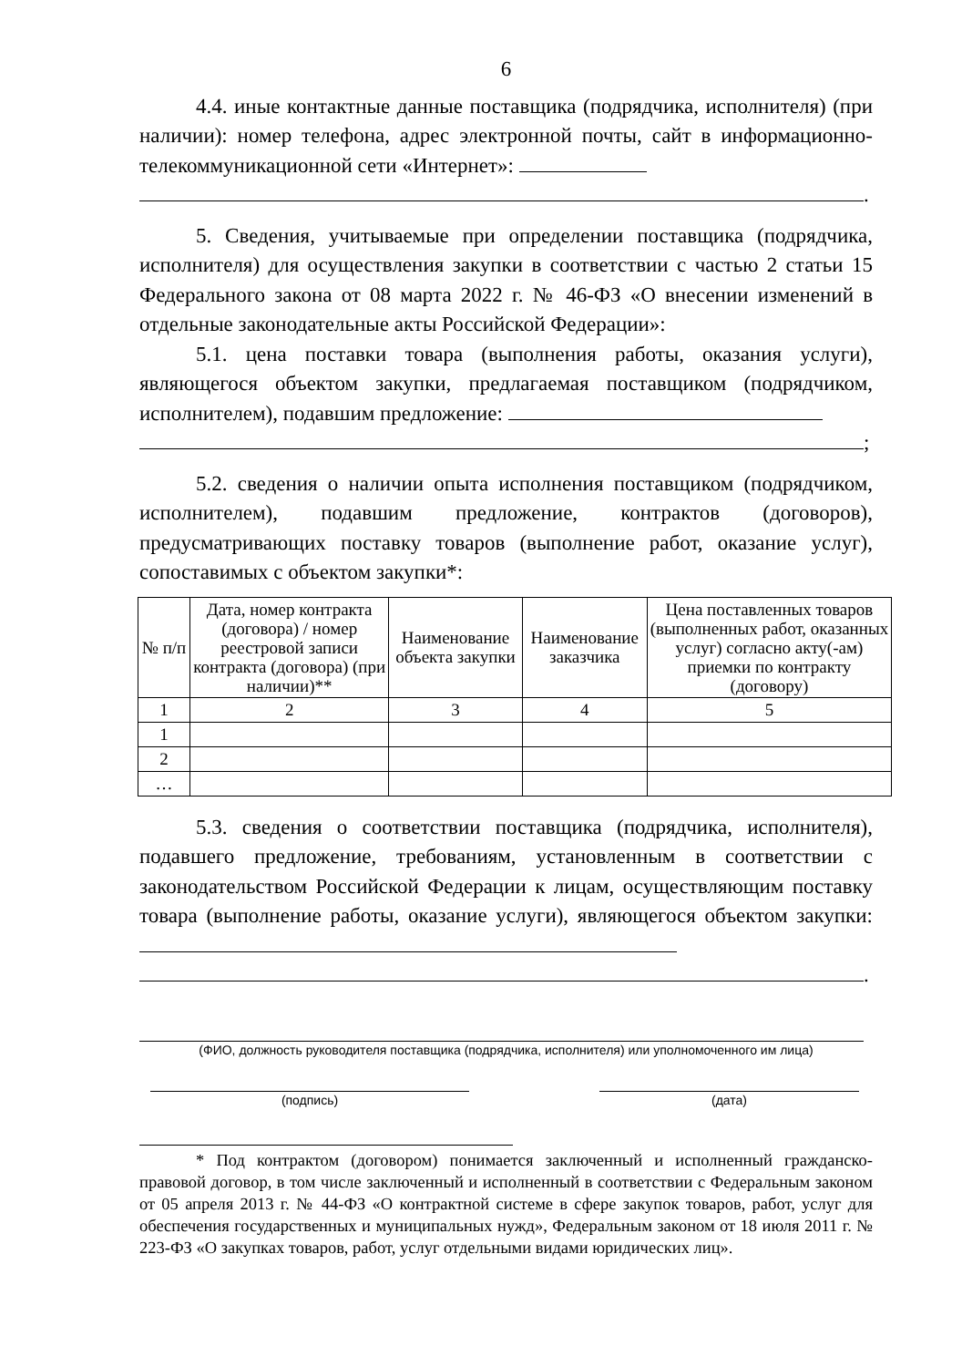6
4.4. иные контактные данные поставщика (подрядчика, исполнителя) (при наличии): номер телефона, адрес электронной почты, сайт в информационно-телекоммуникационной сети «Интернет»:
.
5. Сведения, учитываемые при определении поставщика (подрядчика, исполнителя) для осуществления закупки в соответствии с частью 2 статьи 15 Федерального закона от 08 марта 2022 г. № 46-ФЗ «О внесении изменений в отдельные законодательные акты Российской Федерации»:
5.1. цена поставки товара (выполнения работы, оказания услуги), являющегося объектом закупки, предлагаемая поставщиком (подрядчиком, исполнителем), подавшим предложение:
;
5.2. сведения о наличии опыта исполнения поставщиком (подрядчиком, исполнителем), подавшим предложение, контрактов (договоров), предусматривающих поставку товаров (выполнение работ, оказание услуг), сопоставимых с объектом закупки*:
| № п/п | Дата, номер контракта (договора) / номер реестровой записи контракта (договора) (при наличии)** | Наименование объекта закупки | Наименование заказчика | Цена поставленных товаров (выполненных работ, оказанных услуг) согласно акту(-ам) приемки по контракту (договору) |
| --- | --- | --- | --- | --- |
| 1 | 2 | 3 | 4 | 5 |
| 1 | | | | |
| 2 | | | | |
| … | | | | |
5.3. сведения о соответствии поставщика (подрядчика, исполнителя), подавшего предложение, требованиям, установленным в соответствии с законодательством Российской Федерации к лицам, осуществляющим поставку товара (выполнение работы, оказание услуги), являющегося объектом закупки:
.
(ФИО, должность руководителя поставщика (подрядчика, исполнителя) или уполномоченного им лица)
(подпись) (дата)
* Под контрактом (договором) понимается заключенный и исполненный гражданско-правовой договор, в том числе заключенный и исполненный в соответствии с Федеральным законом от 05 апреля 2013 г. № 44-ФЗ «О контрактной системе в сфере закупок товаров, работ, услуг для обеспечения государственных и муниципальных нужд», Федеральным законом от 18 июля 2011 г. № 223-ФЗ «О закупках товаров, работ, услуг отдельными видами юридических лиц».